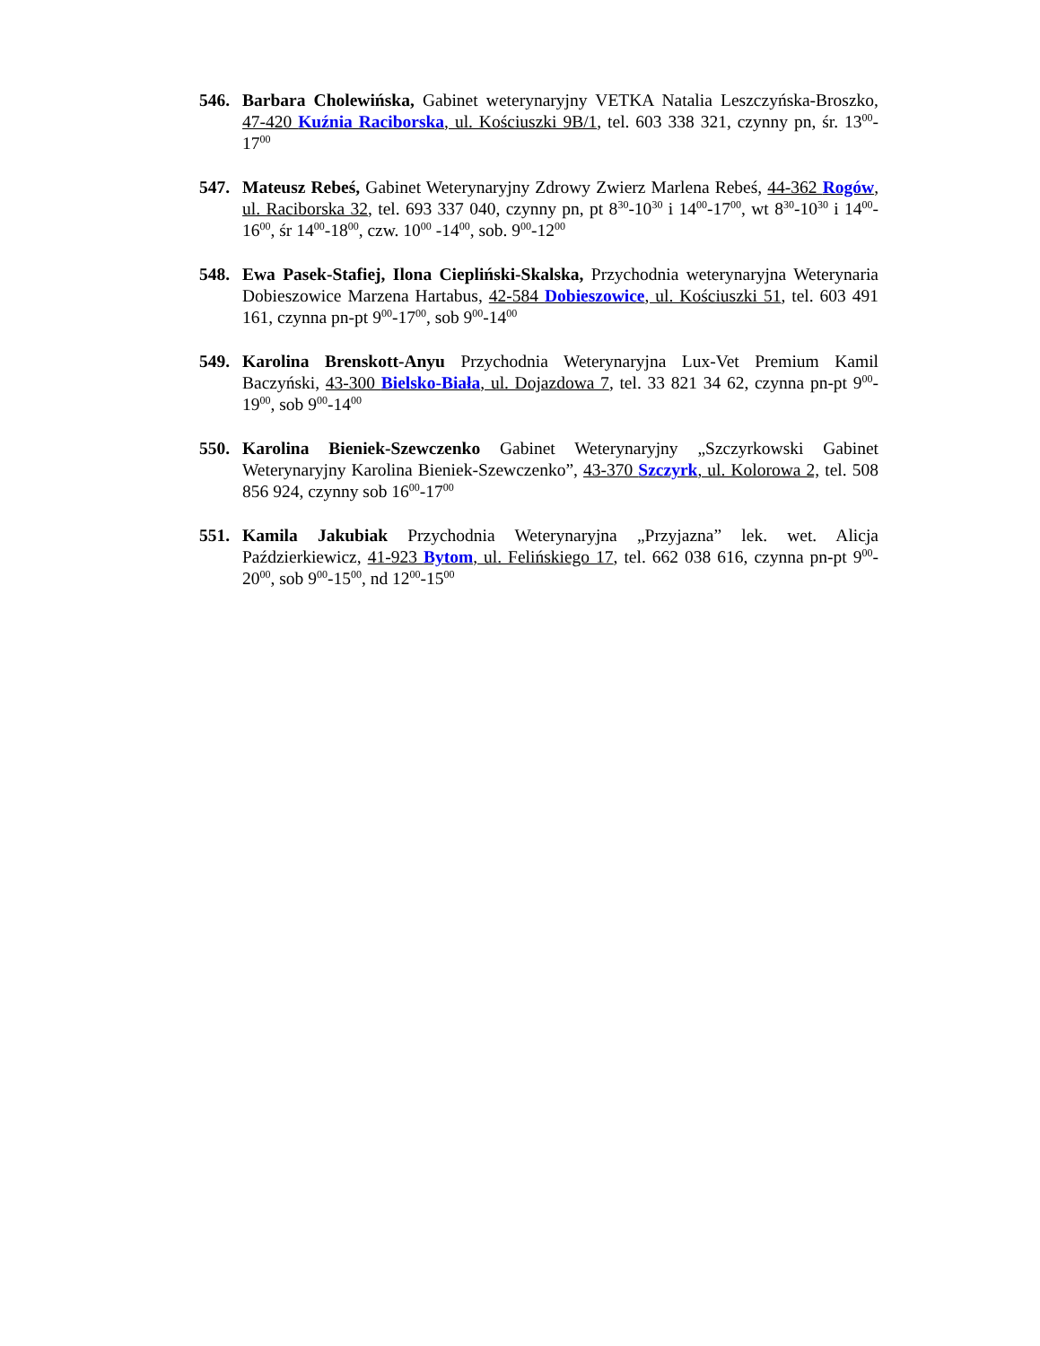546. Barbara Cholewińska, Gabinet weterynaryjny VETKA Natalia Leszczyńska-Broszko, 47-420 Kuźnia Raciborska, ul. Kościuszki 9B/1, tel. 603 338 321, czynny pn, śr. 13<sup>00</sup>-17<sup>00</sup>
547. Mateusz Rebeś, Gabinet Weterynaryjny Zdrowy Zwierz Marlena Rebeś, 44-362 Rogów, ul. Raciborska 32, tel. 693 337 040, czynny pn, pt 8<sup>30</sup>-10<sup>30</sup> i 14<sup>00</sup>-17<sup>00</sup>, wt 8<sup>30</sup>-10<sup>30</sup> i 14<sup>00</sup>-16<sup>00</sup>, śr 14<sup>00</sup>-18<sup>00</sup>, czw. 10<sup>00</sup> -14<sup>00</sup>, sob. 9<sup>00</sup>-12<sup>00</sup>
548. Ewa Pasek-Stafiej, Ilona Ciepliński-Skalska, Przychodnia weterynaryjna Weterynaria Dobieszowice Marzena Hartabus, 42-584 Dobieszowice, ul. Kościuszki 51, tel. 603 491 161, czynna pn-pt 9<sup>00</sup>-17<sup>00</sup>, sob 9<sup>00</sup>-14<sup>00</sup>
549. Karolina Brenskott-Anyu Przychodnia Weterynaryjna Lux-Vet Premium Kamil Baczyński, 43-300 Bielsko-Biała, ul. Dojazdowa 7, tel. 33 821 34 62, czynna pn-pt 9<sup>00</sup>-19<sup>00</sup>, sob 9<sup>00</sup>-14<sup>00</sup>
550. Karolina Bieniek-Szewczenko Gabinet Weterynaryjny „Szczyrkowski Gabinet Weterynaryjny Karolina Bieniek-Szewczenko”, 43-370 Szczyrk, ul. Kolorowa 2, tel. 508 856 924, czynny sob 16<sup>00</sup>-17<sup>00</sup>
551. Kamila Jakubiak Przychodnia Weterynaryjna „Przyjazna” lek. wet. Alicja Paździerkiewicz, 41-923 Bytom, ul. Felińskiego 17, tel. 662 038 616, czynna pn-pt 9<sup>00</sup>-20<sup>00</sup>, sob 9<sup>00</sup>-15<sup>00</sup>, nd 12<sup>00</sup>-15<sup>00</sup>